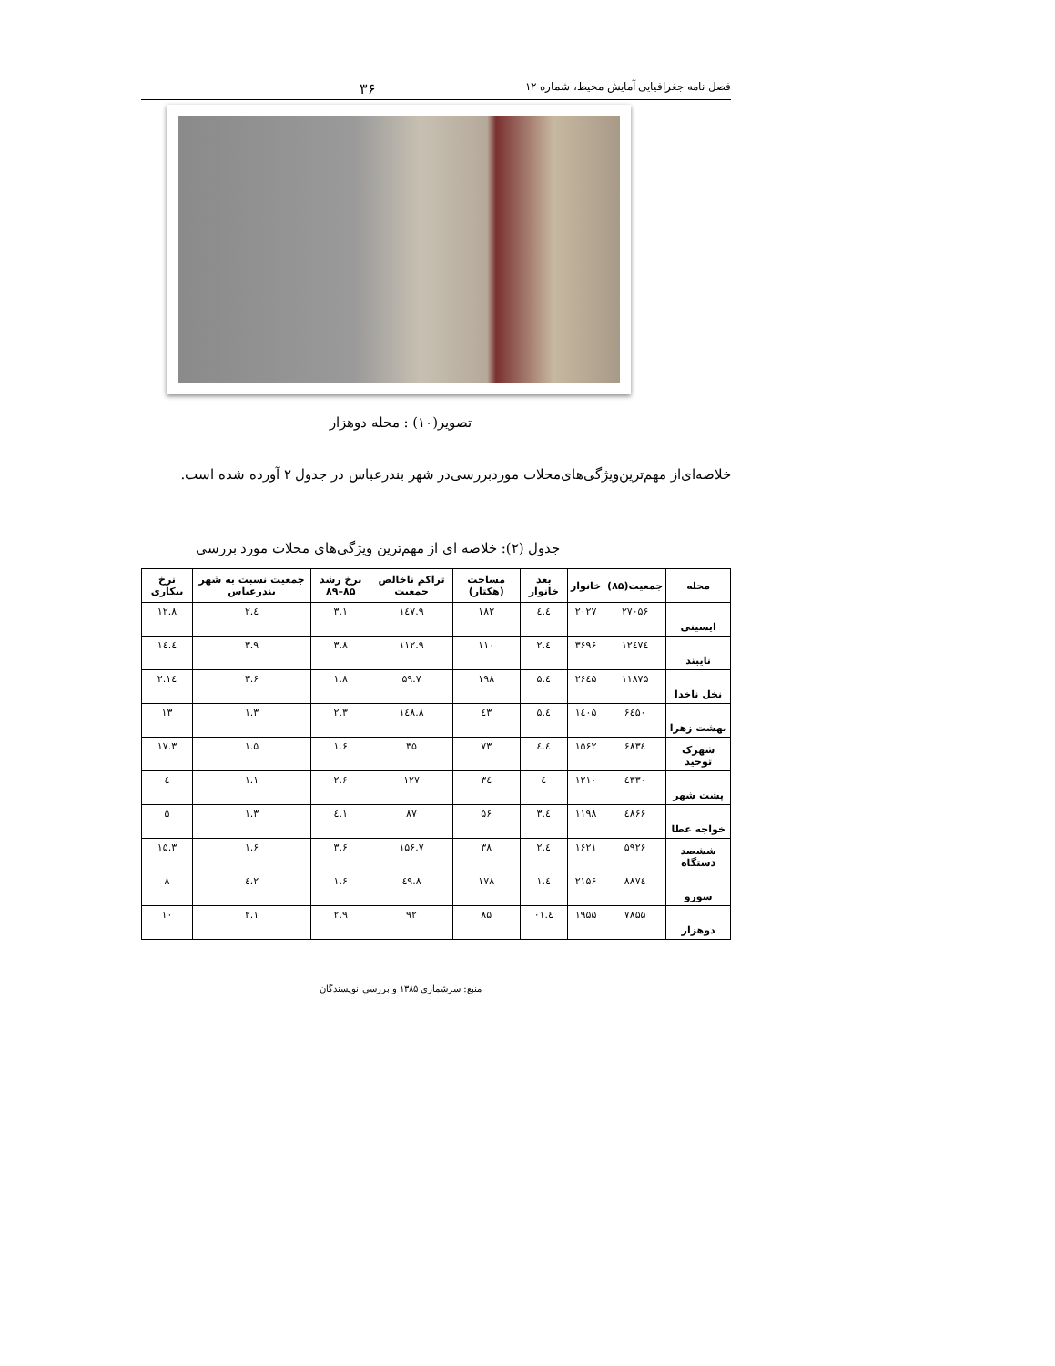فصل نامه جغرافیایی آمایش محیط، شماره ۱۲ ۳۶
تصویر(۱۰) : محله دوهزار
خلاصه‌ای‌از مهم‌ترین‌ویژگی‌های‌محلات موردبررسی‌در شهر بندرعباس در جدول ۲ آورده شده است.
جدول (۲): خلاصه ای از مهم‌ترین ویژگی‌های محلات مورد بررسی
| محله | جمعیت(۸۵) | خانوار | بعد خانوار | مساحت (هکتار) | تراکم ناخالص جمعیت | نرخ رشد ۸۵–۸۹ | جمعیت نسبت به شهر بندرعباس | نرخ بیکاری |
| --- | --- | --- | --- | --- | --- | --- | --- | --- |
| ایسینی | ۲۷۰۵۶ | ۲۰۲۷ | ٤.٤ | ۱۸۲ | ۱٤۷.۹ | ۳.۱ | ٤.۲ | ۱۲.۸ |
| نایبند | ۱۲٤۷٤ | ۳۶۹۶ | ٤.۲ | ۱۱۰ | ۱۱۲.۹ | ۳.۸ | ۳.۹ | ۱٤.٤ |
| نخل ناخدا | ۱۱۸۷۵ | ۲۶٤۵ | ٤.۵ | ۱۹۸ | ۵۹.۷ | ۱.۸ | ۳.۶ | ۱٤.۲ |
| بهشت زهرا | ۶٤۵۰ | ۱٤۰۵ | ٤.۵ | ٤۳ | ۱٤۸.۸ | ۲.۳ | ۱.۳ | ۱۳ |
| شهرک توحید | ۶۸۳٤ | ۱۵۶۲ | ٤.٤ | ۷۳ | ۳۵ | ۱.۶ | ۱.۵ | ۱۷.۳ |
| پشت شهر | ٤۳۳۰ | ۱۲۱۰ | ٤ | ۳٤ | ۱۲۷ | ۲.۶ | ۱.۱ | ٤ |
| خواجه عطا | ٤۸۶۶ | ۱۱۹۸ | ٤.۳ | ۵۶ | ۸۷ | ۱.٤ | ۱.۳ | ۵ |
| ششصد دستگاه | ۵۹۲۶ | ۱۶۲۱ | ٤.۲ | ۳۸ | ۱۵۶.۷ | ۳.۶ | ۱.۶ | ۱۵.۳ |
| سورو | ۸۸۷٤ | ۲۱۵۶ | ٤.۱ | ۱۷۸ | ٤۹.۸ | ۱.۶ | ۲.٤ | ۸ |
| دوهزار | ۷۸۵۵ | ۱۹۵۵ | ٤.۰۱ | ۸۵ | ۹۲ | ۲.۹ | ۲.۱ | ۱۰ |
منبع: سرشماری ۱۳۸۵ و بررسی نویسندگان